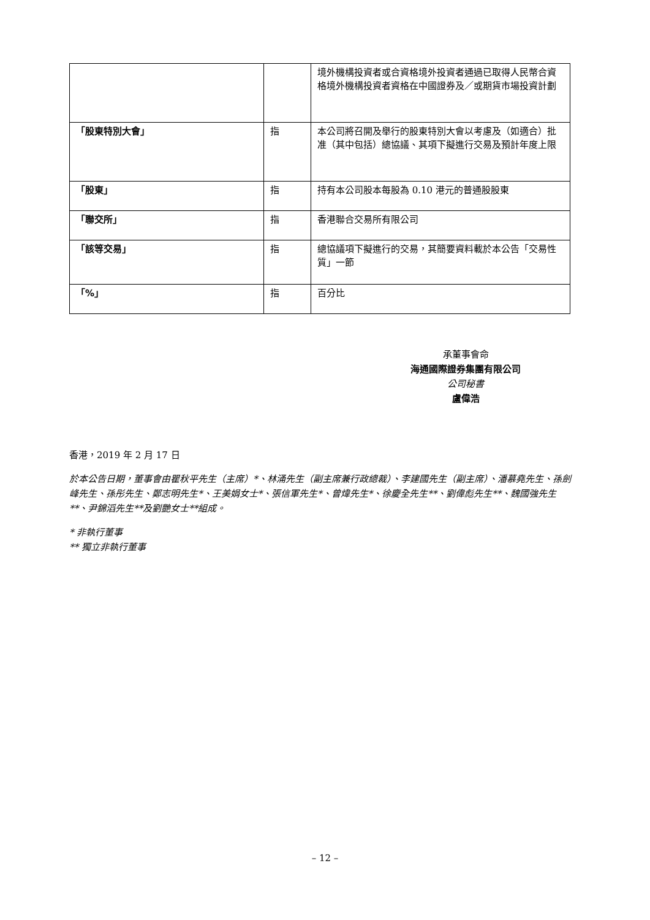| | | 境外機構投資者或合資格境外投資者通過已取得人民幣合資格境外機構投資者資格在中國證券及／或期貨市場投資計劃 |
| 「股東特別大會」 | 指 | 本公司將召開及舉行的股東特別大會以考慮及（如適合）批准（其中包括）總協議、其項下擬進行交易及預計年度上限 |
| 「股東」 | 指 | 持有本公司股本每股為 0.10 港元的普通股股東 |
| 「聯交所」 | 指 | 香港聯合交易所有限公司 |
| 「該等交易」 | 指 | 總協議項下擬進行的交易，其簡要資料載於本公告「交易性質」一節 |
| 「%」 | 指 | 百分比 |
承董事會命
海通國際證券集團有限公司
公司秘書
盧偉浩
香港，2019 年 2 月 17 日
於本公告日期，董事會由瞿秋平先生（主席）*、林涌先生（副主席兼行政總裁）、李建國先生（副主席）、潘慕堯先生、孫劍峰先生、孫彤先生、鄭志明先生*、王美娟女士*、張信軍先生*、曾煒先生*、徐慶全先生**、劉偉彪先生**、魏國強先生**、尹錦滔先生**及劉艷女士**組成。
* 非執行董事
** 獨立非執行董事
– 12 –